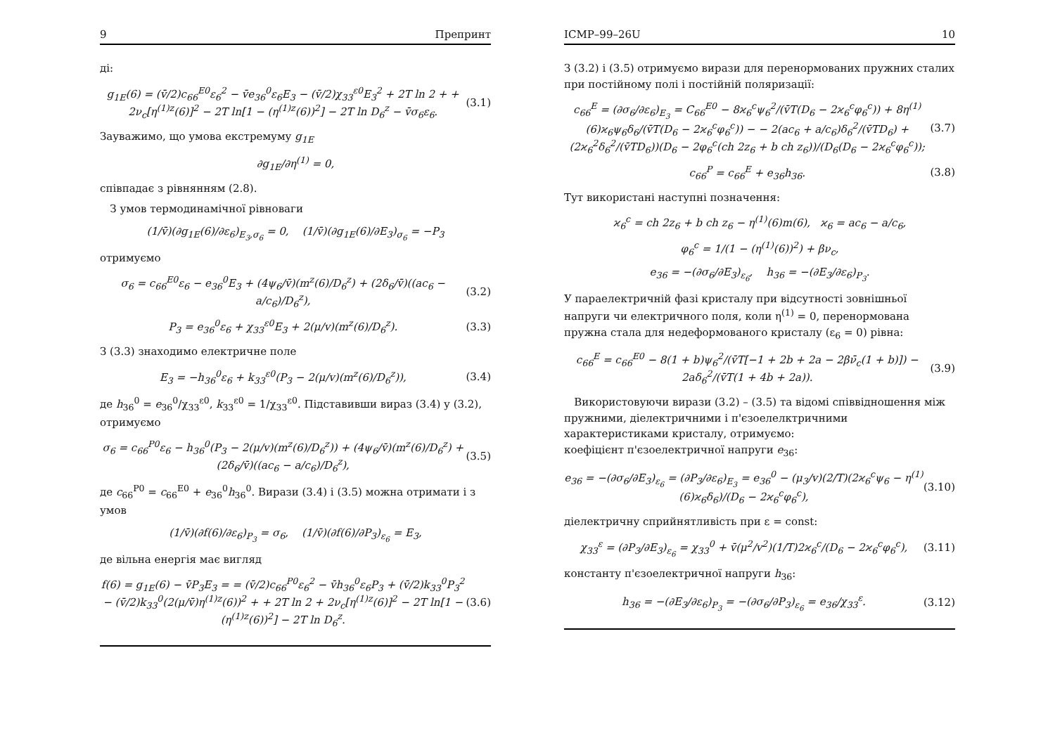9 Препринт
ді:
g<sub>1E</sub>(6) = (v̄/2)c<sub>66</sub><sup>E0</sup>ε<sub>6</sub><sup>2</sup> − v̄e<sub>36</sub><sup>0</sup>ε<sub>6</sub>E<sub>3</sub> − (v̄/2)χ<sub>33</sub><sup>ε0</sup>E<sub>3</sub><sup>2</sup> + 2T ln 2 + + 2ν<sub>c</sub>[η<sup>(1)z</sup>(6)]<sup>2</sup> − 2T ln[1 − (η<sup>(1)z</sup>(6))<sup>2</sup>] − 2T ln D<sub>6</sub><sup>z</sup> − v̄σ<sub>6</sub>ε<sub>6</sub>. (3.1)
Зауважимо, що умова екстремуму g<sub>1E</sub>
∂g<sub>1E</sub>/∂η<sup>(1)</sup> = 0,
співпадає з рівнянням (2.8).
З умов термодинамічної рівноваги
(1/v̄)(∂g<sub>1E</sub>(6)/∂ε<sub>6</sub>)<sub>E<sub>3</sub>,σ<sub>6</sub></sub> = 0, (1/v̄)(∂g<sub>1E</sub>(6)/∂E<sub>3</sub>)<sub>σ<sub>6</sub></sub> = −P<sub>3</sub>
отримуємо
σ<sub>6</sub> = c<sub>66</sub><sup>E0</sup>ε<sub>6</sub> − e<sub>36</sub><sup>0</sup>E<sub>3</sub> + (4ψ<sub>6</sub>/v̄)(m<sup>z</sup>(6)/D<sub>6</sub><sup>z</sup>) + (2δ<sub>6</sub>/v̄)((ac<sub>6</sub> − a/c<sub>6</sub>)/D<sub>6</sub><sup>z</sup>), (3.2)
P<sub>3</sub> = e<sub>36</sub><sup>0</sup>ε<sub>6</sub> + χ<sub>33</sub><sup>ε0</sup>E<sub>3</sub> + 2(μ/v)(m<sup>z</sup>(6)/D<sub>6</sub><sup>z</sup>). (3.3)
З (3.3) знаходимо електричне поле
E<sub>3</sub> = −h<sub>36</sub><sup>0</sup>ε<sub>6</sub> + k<sub>33</sub><sup>ε0</sup>(P<sub>3</sub> − 2(μ/v)(m<sup>z</sup>(6)/D<sub>6</sub><sup>z</sup>)), (3.4)
де h<sub>36</sub><sup>0</sup> = e<sub>36</sub><sup>0</sup>/χ<sub>33</sub><sup>ε0</sup>, k<sub>33</sub><sup>ε0</sup> = 1/χ<sub>33</sub><sup>ε0</sup>. Підставивши вираз (3.4) у (3.2), отримуємо
σ<sub>6</sub> = c<sub>66</sub><sup>P0</sup>ε<sub>6</sub> − h<sub>36</sub><sup>0</sup>(P<sub>3</sub> − 2(μ/v)(m<sup>z</sup>(6)/D<sub>6</sub><sup>z</sup>)) + (4ψ<sub>6</sub>/v̄)(m<sup>z</sup>(6)/D<sub>6</sub><sup>z</sup>) + (2δ<sub>6</sub>/v̄)((ac<sub>6</sub> − a/c<sub>6</sub>)/D<sub>6</sub><sup>z</sup>), (3.5)
де c<sub>66</sub><sup>P0</sup> = c<sub>66</sub><sup>E0</sup> + e<sub>36</sub><sup>0</sup>h<sub>36</sub><sup>0</sup>. Вирази (3.4) і (3.5) можна отримати і з умов
(1/v̄)(∂f(6)/∂ε<sub>6</sub>)<sub>P<sub>3</sub></sub> = σ<sub>6</sub>, (1/v̄)(∂f(6)/∂P<sub>3</sub>)<sub>ε<sub>6</sub></sub> = E<sub>3</sub>,
де вільна енергія має вигляд
f(6) = g<sub>1E</sub>(6) − v̄P<sub>3</sub>E<sub>3</sub> = = (v̄/2)c<sub>66</sub><sup>P0</sup>ε<sub>6</sub><sup>2</sup> − v̄h<sub>36</sub><sup>0</sup>ε<sub>6</sub>P<sub>3</sub> + (v̄/2)k<sub>33</sub><sup>0</sup>P<sub>3</sub><sup>2</sup> − (v̄/2)k<sub>33</sub><sup>0</sup>(2(μ/v̄)η<sup>(1)z</sup>(6))<sup>2</sup> + + 2T ln 2 + 2ν<sub>c</sub>[η<sup>(1)z</sup>(6)]<sup>2</sup> − 2T ln[1 − (η<sup>(1)z</sup>(6))<sup>2</sup>] − 2T ln D<sub>6</sub><sup>z</sup>. (3.6)
ICMP–99–26U 10
З (3.2) і (3.5) отримуємо вирази для перенормованих пружних сталих при постійному полі і постійній поляризації:
c<sub>66</sub><sup>E</sup> = (∂σ<sub>6</sub>/∂ε<sub>6</sub>)<sub>E<sub>3</sub></sub> = C<sub>66</sub><sup>E0</sup> − 8ϰ<sub>6</sub><sup>c</sup>ψ<sub>6</sub><sup>2</sup>/(v̄T(D<sub>6</sub> − 2ϰ<sub>6</sub><sup>c</sup>φ<sub>6</sub><sup>c</sup>)) + 8η<sup>(1)</sup>(6)ϰ<sub>6</sub>ψ<sub>6</sub>δ<sub>6</sub>/(v̄T(D<sub>6</sub> − 2ϰ<sub>6</sub><sup>c</sup>φ<sub>6</sub><sup>c</sup>)) − − 2(ac<sub>6</sub> + a/c<sub>6</sub>)δ<sub>6</sub><sup>2</sup>/(v̄TD<sub>6</sub>) + (2ϰ<sub>6</sub><sup>2</sup>δ<sub>6</sub><sup>2</sup>/(v̄TD<sub>6</sub>))(D<sub>6</sub> − 2φ<sub>6</sub><sup>c</sup>(ch 2z<sub>6</sub> + b ch z<sub>6</sub>))/(D<sub>6</sub>(D<sub>6</sub> − 2ϰ<sub>6</sub><sup>c</sup>φ<sub>6</sub><sup>c</sup>)); (3.7)
c<sub>66</sub><sup>P</sup> = c<sub>66</sub><sup>E</sup> + e<sub>36</sub>h<sub>36</sub>. (3.8)
Тут використані наступні позначення:
ϰ<sub>6</sub><sup>c</sup> = ch 2z<sub>6</sub> + b ch z<sub>6</sub> − η<sup>(1)</sup>(6)m(6), ϰ<sub>6</sub> = ac<sub>6</sub> − a/c<sub>6</sub>,
φ<sub>6</sub><sup>c</sup> = 1/(1 − (η<sup>(1)</sup>(6))<sup>2</sup>) + βν<sub>c</sub>,
e<sub>36</sub> = −(∂σ<sub>6</sub>/∂E<sub>3</sub>)<sub>ε<sub>6</sub></sub>, h<sub>36</sub> = −(∂E<sub>3</sub>/∂ε<sub>6</sub>)<sub>P<sub>3</sub></sub>.
У параелектричній фазі кристалу при відсутності зовнішньої напруги чи електричного поля, коли η<sup>(1)</sup> = 0, перенормована пружна стала для недеформованого кристалу (ε<sub>6</sub> = 0) рівна:
c<sub>66</sub><sup>E</sup> = c<sub>66</sub><sup>E0</sup> − 8(1 + b)ψ<sub>6</sub><sup>2</sup>/(v̄T[−1 + 2b + 2a − 2βν̄<sub>c</sub>(1 + b)]) − 2aδ<sub>6</sub><sup>2</sup>/(v̄T(1 + 4b + 2a)). (3.9)
Використовуючи вирази (3.2) – (3.5) та відомі співвідношення між пружними, діелектричними і п'єзоелелктричними характеристиками кристалу, отримуємо:
коефіцієнт п'єзоелектричної напруги e<sub>36</sub>:
e<sub>36</sub> = −(∂σ<sub>6</sub>/∂E<sub>3</sub>)<sub>ε<sub>6</sub></sub> = (∂P<sub>3</sub>/∂ε<sub>6</sub>)<sub>E<sub>3</sub></sub> = e<sub>36</sub><sup>0</sup> − (μ<sub>3</sub>/v)(2/T)(2ϰ<sub>6</sub><sup>c</sup>ψ<sub>6</sub> − η<sup>(1)</sup>(6)ϰ<sub>6</sub>δ<sub>6</sub>)/(D<sub>6</sub> − 2ϰ<sub>6</sub><sup>c</sup>φ<sub>6</sub><sup>c</sup>), (3.10)
діелектричну сприйнятливість при ε = const:
χ<sub>33</sub><sup>ε</sup> = (∂P<sub>3</sub>/∂E<sub>3</sub>)<sub>ε<sub>6</sub></sub> = χ<sub>33</sub><sup>0</sup> + v̄(μ<sup>2</sup>/v<sup>2</sup>)(1/T)2ϰ<sub>6</sub><sup>c</sup>/(D<sub>6</sub> − 2ϰ<sub>6</sub><sup>c</sup>φ<sub>6</sub><sup>c</sup>), (3.11)
константу п'єзоелектричної напруги h<sub>36</sub>:
h<sub>36</sub> = −(∂E<sub>3</sub>/∂ε<sub>6</sub>)<sub>P<sub>3</sub></sub> = −(∂σ<sub>6</sub>/∂P<sub>3</sub>)<sub>ε<sub>6</sub></sub> = e<sub>36</sub>/χ<sub>33</sub><sup>ε</sup>. (3.12)